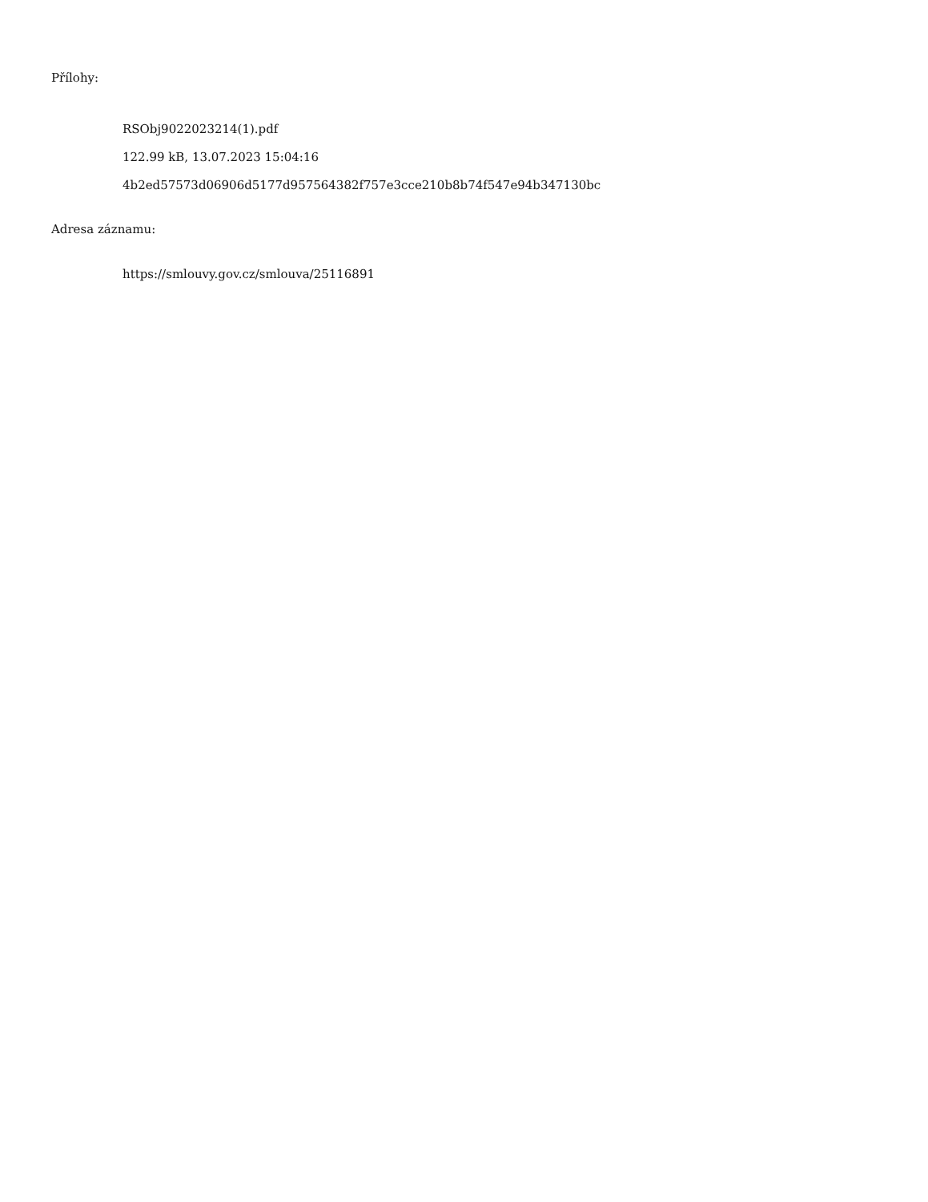Přílohy:
RSObj9022023214(1).pdf
122.99 kB, 13.07.2023 15:04:16
4b2ed57573d06906d5177d957564382f757e3cce210b8b74f547e94b347130bc
Adresa záznamu:
https://smlouvy.gov.cz/smlouva/25116891